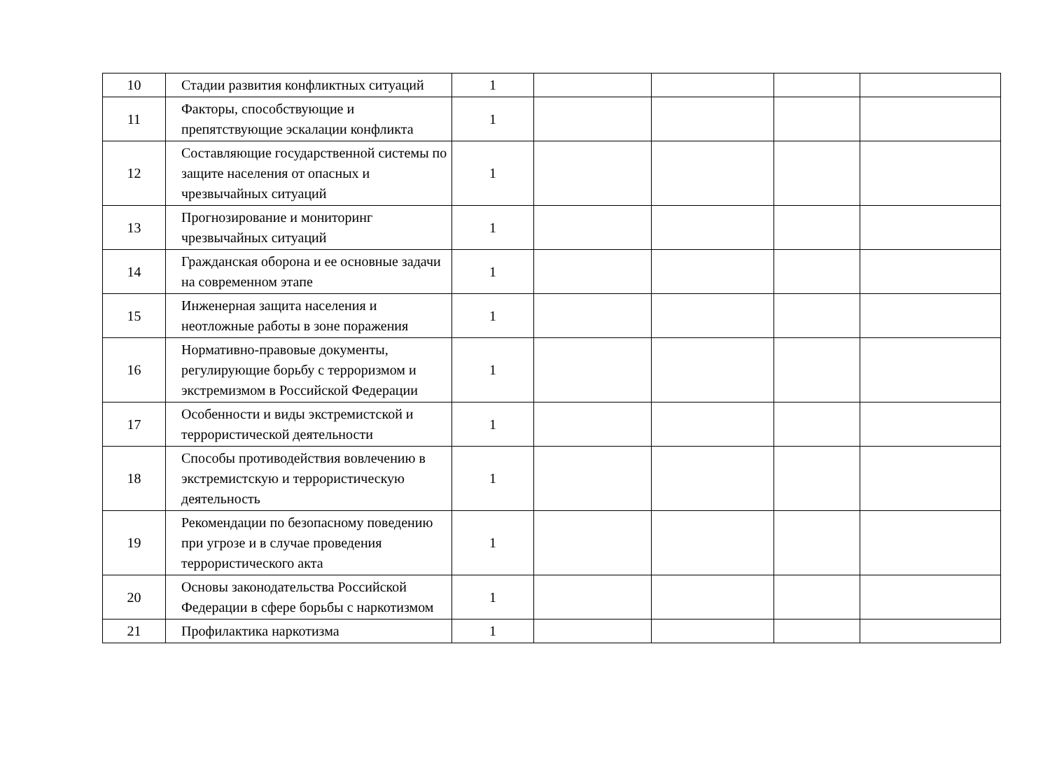| 10 | Стадии развития конфликтных ситуаций | 1 | | | | |
| 11 | Факторы, способствующие и препятствующие эскалации конфликта | 1 | | | | |
| 12 | Составляющие государственной системы по защите населения от опасных и чрезвычайных ситуаций | 1 | | | | |
| 13 | Прогнозирование и мониторинг чрезвычайных ситуаций | 1 | | | | |
| 14 | Гражданская оборона и ее основные задачи на современном этапе | 1 | | | | |
| 15 | Инженерная защита населения и неотложные работы в зоне поражения | 1 | | | | |
| 16 | Нормативно-правовые документы, регулирующие борьбу с терроризмом и экстремизмом в Российской Федерации | 1 | | | | |
| 17 | Особенности и виды экстремистской и террористической деятельности | 1 | | | | |
| 18 | Способы противодействия вовлечению в экстремистскую и террористическую деятельность | 1 | | | | |
| 19 | Рекомендации по безопасному поведению при угрозе и в случае проведения террористического акта | 1 | | | | |
| 20 | Основы законодательства Российской Федерации в сфере борьбы с наркотизмом | 1 | | | | |
| 21 | Профилактика наркотизма | 1 | | | | |